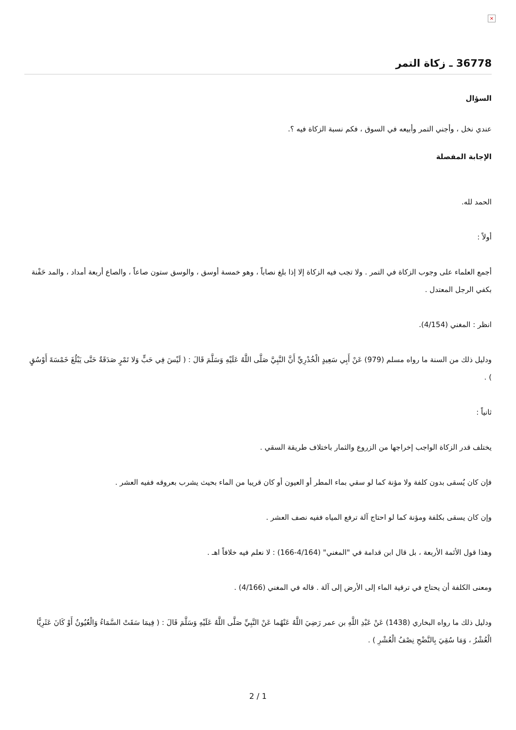×
36778 ـ زكاة التمر
السؤال
عندي نخل ، وأجني التمر وأبيعه في السوق ، فكم نسبة الزكاة فيه ؟.
الإجابة المفصلة
الحمد لله.
أولاً :
أجمع العلماء على وجوب الزكاة في التمر . ولا تجب فيه الزكاة إلا إذا بلغ نصاباً ، وهو خمسة أوسق ، والوسق ستون صاعاً ، والصاع أربعة أمداد ، والمد حَفْنة بكفي الرجل المعتدل .
انظر : المغني (4/154).
ودليل ذلك من السنة ما رواه مسلم (979) عَنْ أَبِي سَعِيدٍ الْخُدْرِيِّ أَنَّ النَّبِيَّ صَلَّى اللَّهُ عَلَيْهِ وَسَلَّمَ قَالَ : ( لَيْسَ فِي حَبٍّ وَلا تَمْرٍ صَدَقَةٌ حَتَّى يَبْلُغَ خَمْسَةَ أَوْسُقٍ ) .
ثانياً :
يختلف قدر الزكاة الواجب إخراجها من الزروع والثمار باختلاف طريقة السقي .
فإن كان يُسقى بدون كلفة ولا مؤنة كما لو سقي بماء المطر أو العيون أو كان قريبا من الماء بحيث يشرب بعروقه ففيه العشر .
وإن كان يسقى بكلفة ومؤنة كما لو احتاج آلة ترفع المياه ففيه نصف العشر .
وهذا قول الأئمة الأربعة ، بل قال ابن قدامة في "المغني" (4/164-166) : لا نعلم فيه خلافاً اهـ .
ومعنى الكلفة أن يحتاج في ترقية الماء إلى الأرض إلى آلة . قاله في المغني (4/166) .
ودليل ذلك ما رواه البخاري (1438) عَنْ عَبْدِ اللَّهِ بن عمر رَضِيَ اللَّهُ عَنْهُما عَنْ النَّبِيِّ صَلَّى اللَّهُ عَلَيْهِ وَسَلَّمَ قَالَ : ( فِيمَا سَقَتْ السَّمَاءُ وَالْعُيُونُ أَوْ كَانَ عَثَرِيًّا الْعُشْرُ ، وَمَا سُقِيَ بِالنَّضْحِ نِصْفُ الْعُشْرِ ) .
2 / 1